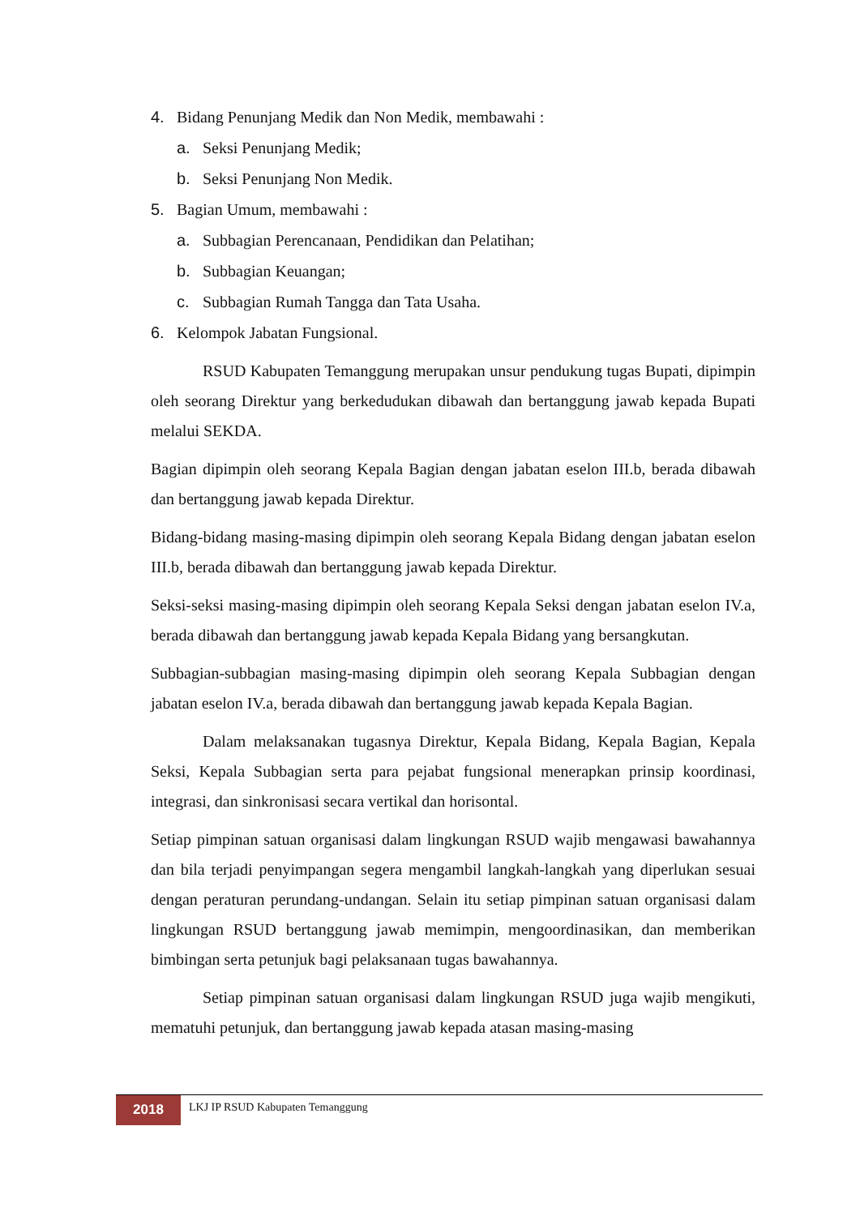4. Bidang Penunjang Medik dan Non Medik, membawahi :
a. Seksi Penunjang Medik;
b. Seksi Penunjang Non Medik.
5. Bagian Umum, membawahi :
a. Subbagian Perencanaan, Pendidikan dan Pelatihan;
b. Subbagian Keuangan;
c. Subbagian Rumah Tangga dan Tata Usaha.
6. Kelompok Jabatan Fungsional.
RSUD Kabupaten Temanggung merupakan unsur pendukung tugas Bupati, dipimpin oleh seorang Direktur yang berkedudukan dibawah dan bertanggung jawab kepada Bupati melalui SEKDA.
Bagian dipimpin oleh seorang Kepala Bagian dengan jabatan eselon III.b, berada dibawah dan bertanggung jawab kepada Direktur.
Bidang-bidang masing-masing dipimpin oleh seorang Kepala Bidang dengan jabatan eselon III.b, berada dibawah dan bertanggung jawab kepada Direktur.
Seksi-seksi masing-masing dipimpin oleh seorang Kepala Seksi dengan jabatan eselon IV.a, berada dibawah dan bertanggung jawab kepada Kepala Bidang yang bersangkutan.
Subbagian-subbagian masing-masing dipimpin oleh seorang Kepala Subbagian dengan jabatan eselon IV.a, berada dibawah dan bertanggung jawab kepada Kepala Bagian.
Dalam melaksanakan tugasnya Direktur, Kepala Bidang, Kepala Bagian, Kepala Seksi, Kepala Subbagian serta para pejabat fungsional menerapkan prinsip koordinasi, integrasi, dan sinkronisasi secara vertikal dan horisontal.
Setiap pimpinan satuan organisasi dalam lingkungan RSUD wajib mengawasi bawahannya dan bila terjadi penyimpangan segera mengambil langkah-langkah yang diperlukan sesuai dengan peraturan perundang-undangan. Selain itu setiap pimpinan satuan organisasi dalam lingkungan RSUD bertanggung jawab memimpin, mengoordinasikan, dan memberikan bimbingan serta petunjuk bagi pelaksanaan tugas bawahannya.
Setiap pimpinan satuan organisasi dalam lingkungan RSUD juga wajib mengikuti, mematuhi petunjuk, dan bertanggung jawab kepada atasan masing-masing
2018
LKJ IP RSUD Kabupaten Temanggung